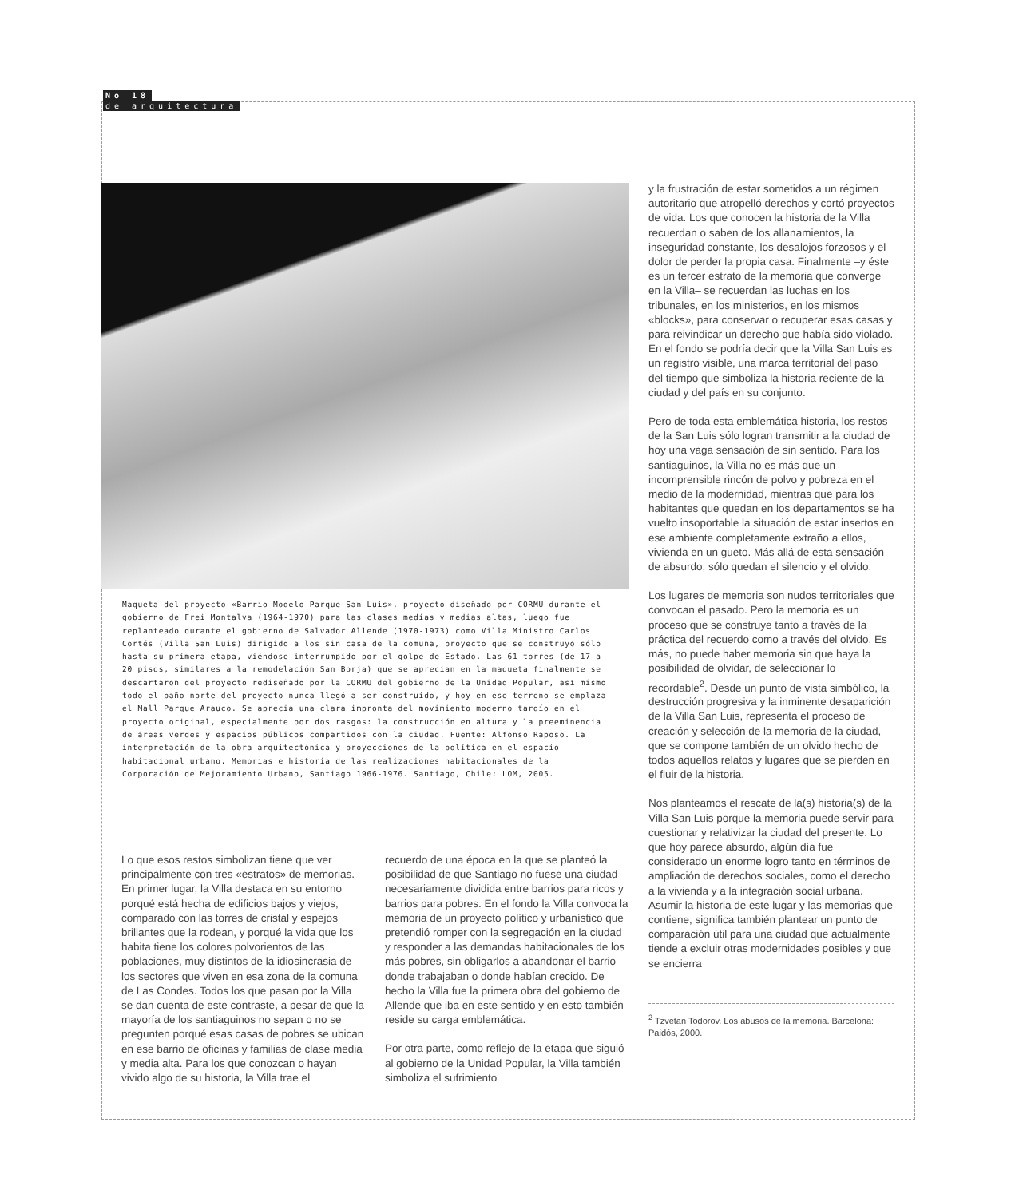No 18
de arquitectura
Maqueta del proyecto «Barrio Modelo Parque San Luis», proyecto diseñado por CORMU durante el gobierno de Frei Montalva (1964-1970) para las clases medias y medias altas, luego fue replanteado durante el gobierno de Salvador Allende (1970-1973) como Villa Ministro Carlos Cortés (Villa San Luis) dirigido a los sin casa de la comuna, proyecto que se construyó sólo hasta su primera etapa, viéndose interrumpido por el golpe de Estado. Las 61 torres (de 17 a 20 pisos, similares a la remodelación San Borja) que se aprecian en la maqueta finalmente se descartaron del proyecto rediseñado por la CORMU del gobierno de la Unidad Popular, así mismo todo el paño norte del proyecto nunca llegó a ser construido, y hoy en ese terreno se emplaza el Mall Parque Arauco. Se aprecia una clara impronta del movimiento moderno tardío en el proyecto original, especialmente por dos rasgos: la construcción en altura y la preeminencia de áreas verdes y espacios públicos compartidos con la ciudad. Fuente: Alfonso Raposo. La interpretación de la obra arquitectónica y proyecciones de la política en el espacio habitacional urbano. Memorias e historia de las realizaciones habitacionales de la Corporación de Mejoramiento Urbano, Santiago 1966-1976. Santiago, Chile: LOM, 2005.
Lo que esos restos simbolizan tiene que ver principalmente con tres «estratos» de memorias. En primer lugar, la Villa destaca en su entorno porqué está hecha de edificios bajos y viejos, comparado con las torres de cristal y espejos brillantes que la rodean, y porqué la vida que los habita tiene los colores polvorientos de las poblaciones, muy distintos de la idiosincrasia de los sectores que viven en esa zona de la comuna de Las Condes. Todos los que pasan por la Villa se dan cuenta de este contraste, a pesar de que la mayoría de los santiaguinos no sepan o no se pregunten porqué esas casas de pobres se ubican en ese barrio de oficinas y familias de clase media y media alta. Para los que conozcan o hayan vivido algo de su historia, la Villa trae el
recuerdo de una época en la que se planteó la posibilidad de que Santiago no fuese una ciudad necesariamente dividida entre barrios para ricos y barrios para pobres. En el fondo la Villa convoca la memoria de un proyecto político y urbanístico que pretendió romper con la segregación en la ciudad y responder a las demandas habitacionales de los más pobres, sin obligarlos a abandonar el barrio donde trabajaban o donde habían crecido. De hecho la Villa fue la primera obra del gobierno de Allende que iba en este sentido y en esto también reside su carga emblemática.
Por otra parte, como reflejo de la etapa que siguió al gobierno de la Unidad Popular, la Villa también simboliza el sufrimiento
y la frustración de estar sometidos a un régimen autoritario que atropelló derechos y cortó proyectos de vida. Los que conocen la historia de la Villa recuerdan o saben de los allanamientos, la inseguridad constante, los desalojos forzosos y el dolor de perder la propia casa. Finalmente –y éste es un tercer estrato de la memoria que converge en la Villa– se recuerdan las luchas en los tribunales, en los ministerios, en los mismos «blocks», para conservar o recuperar esas casas y para reivindicar un derecho que había sido violado. En el fondo se podría decir que la Villa San Luis es un registro visible, una marca territorial del paso del tiempo que simboliza la historia reciente de la ciudad y del país en su conjunto.
Pero de toda esta emblemática historia, los restos de la San Luis sólo logran transmitir a la ciudad de hoy una vaga sensación de sin sentido. Para los santiaguinos, la Villa no es más que un incomprensible rincón de polvo y pobreza en el medio de la modernidad, mientras que para los habitantes que quedan en los departamentos se ha vuelto insoportable la situación de estar insertos en ese ambiente completamente extraño a ellos, vivienda en un gueto. Más allá de esta sensación de absurdo, sólo quedan el silencio y el olvido.
Los lugares de memoria son nudos territoriales que convocan el pasado. Pero la memoria es un proceso que se construye tanto a través de la práctica del recuerdo como a través del olvido. Es más, no puede haber memoria sin que haya la posibilidad de olvidar, de seleccionar lo recordable<sup>2</sup>. Desde un punto de vista simbólico, la destrucción progresiva y la inminente desaparición de la Villa San Luis, representa el proceso de creación y selección de la memoria de la ciudad, que se compone también de un olvido hecho de todos aquellos relatos y lugares que se pierden en el fluir de la historia.
Nos planteamos el rescate de la(s) historia(s) de la Villa San Luis porque la memoria puede servir para cuestionar y relativizar la ciudad del presente. Lo que hoy parece absurdo, algún día fue considerado un enorme logro tanto en términos de ampliación de derechos sociales, como el derecho a la vivienda y a la integración social urbana. Asumir la historia de este lugar y las memorias que contiene, significa también plantear un punto de comparación útil para una ciudad que actualmente tiende a excluir otras modernidades posibles y que se encierra
<sup>2</sup> Tzvetan Todorov. Los abusos de la memoria. Barcelona: Paidós, 2000.